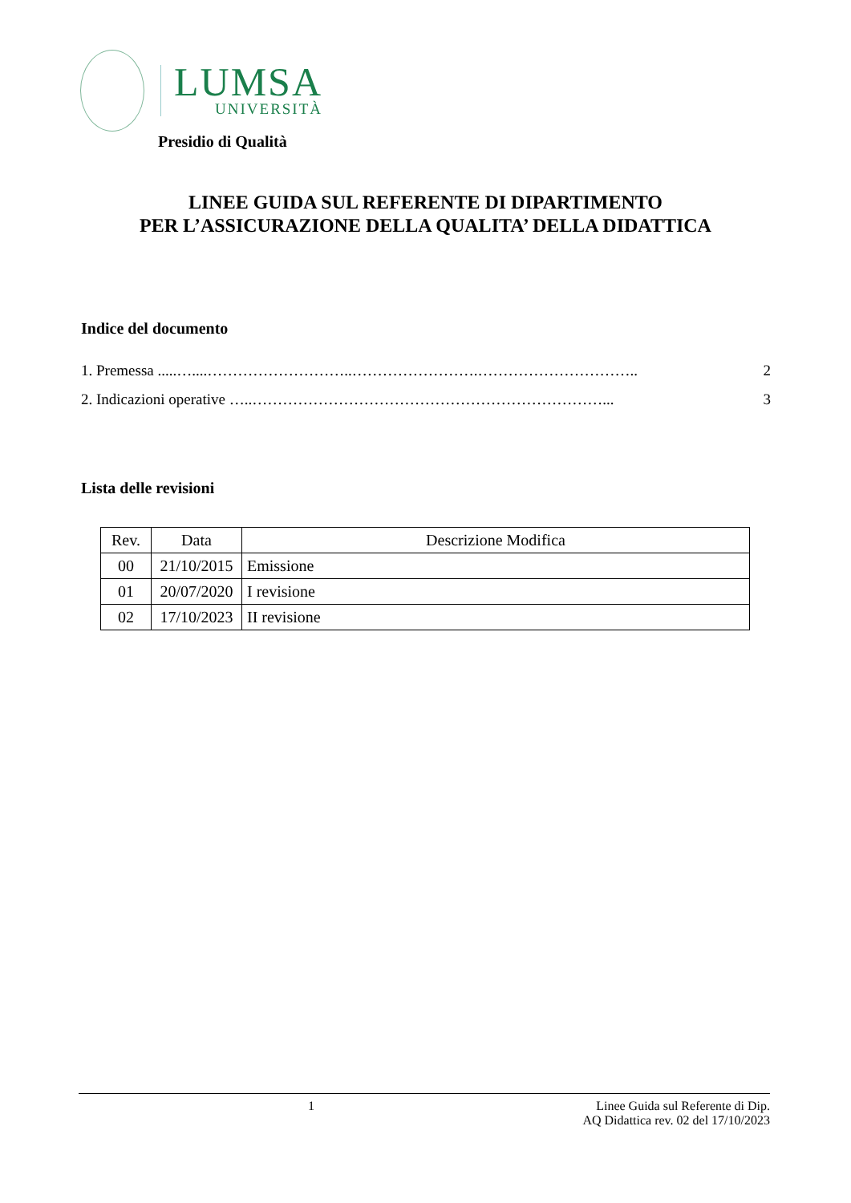LUMSA
UNIVERSITÀ
Presidio di Qualità
LINEE GUIDA SUL REFERENTE DI DIPARTIMENTO
PER L’ASSICURAZIONE DELLA QUALITA’ DELLA DIDATTICA
Indice del documento
1. Premessa .....…....………………………..…………………….………………………….. 2
2. Indicazioni operative …..……………………………………………………………... 3
Lista delle revisioni
| Rev. | Data | Descrizione Modifica |
| --- | --- | --- |
| 00 | 21/10/2015 | Emissione |
| 01 | 20/07/2020 | I revisione |
| 02 | 17/10/2023 | II revisione |
1 Linee Guida sul Referente di Dip.
AQ Didattica rev. 02 del 17/10/2023